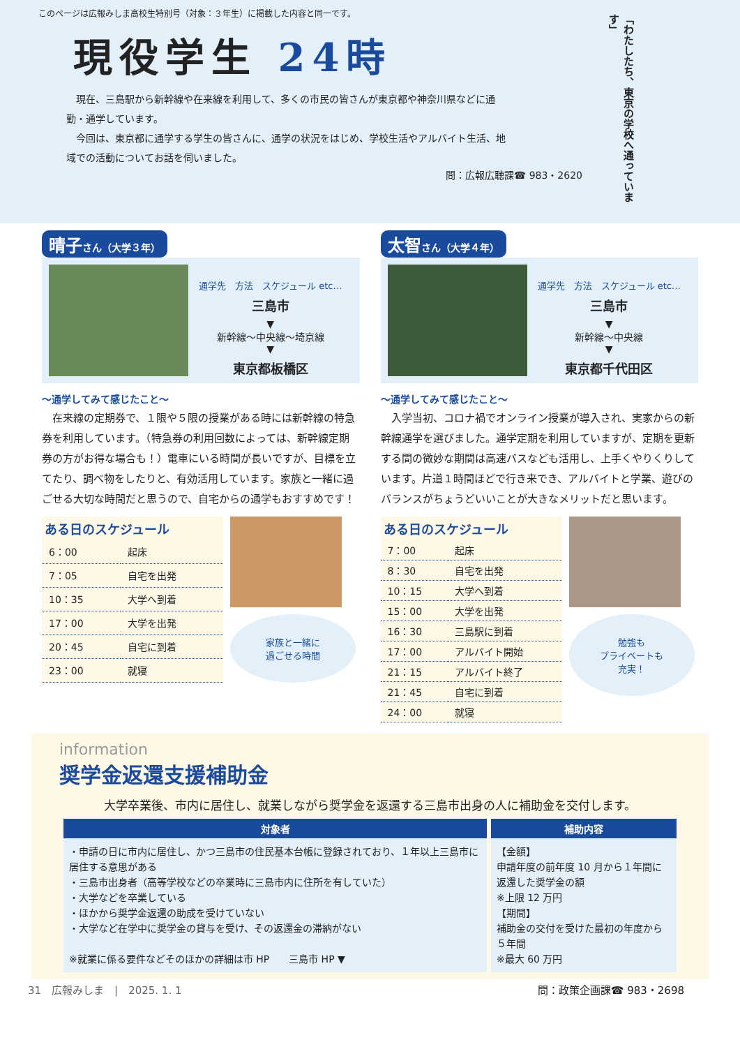このページは広報みしま高校生特別号（対象：３年生）に掲載した内容と同一です。
現役学生 24時
　現在、三島駅から新幹線や在来線を利用して、多くの市民の皆さんが東京都や神奈川県などに通勤・通学しています。
　今回は、東京都に通学する学生の皆さんに、通学の状況をはじめ、学校生活やアルバイト生活、地域での活動についてお話を伺いました。
問：広報広聴課☎ 983・2620
「わたしたち、東京の学校へ通っています」
晴子さん（大学３年）
通学先　方法　スケジュール etc…
三島市
▼
新幹線〜中央線〜埼京線
▼
東京都板橋区
〜通学してみて感じたこと〜
　在来線の定期券で、１限や５限の授業がある時には新幹線の特急券を利用しています。（特急券の利用回数によっては、新幹線定期券の方がお得な場合も！）電車にいる時間が長いですが、目標を立てたり、調べ物をしたりと、有効活用しています。家族と一緒に過ごせる大切な時間だと思うので、自宅からの通学もおすすめです！
ある日のスケジュール
| 6：00 | 起床 |
| 7：05 | 自宅を出発 |
| 10：35 | 大学へ到着 |
| 17：00 | 大学を出発 |
| 20：45 | 自宅に到着 |
| 23：00 | 就寝 |
家族と一緒に
過ごせる時間
太智さん（大学４年）
通学先　方法　スケジュール etc…
三島市
▼
新幹線〜中央線
▼
東京都千代田区
〜通学してみて感じたこと〜
　入学当初、コロナ禍でオンライン授業が導入され、実家からの新幹線通学を選びました。通学定期を利用していますが、定期を更新する間の微妙な期間は高速バスなども活用し、上手くやりくりしています。片道１時間ほどで行き来でき、アルバイトと学業、遊びのバランスがちょうどいいことが大きなメリットだと思います。
ある日のスケジュール
| 7：00 | 起床 |
| 8：30 | 自宅を出発 |
| 10：15 | 大学へ到着 |
| 15：00 | 大学を出発 |
| 16：30 | 三島駅に到着 |
| 17：00 | アルバイト開始 |
| 21：15 | アルバイト終了 |
| 21：45 | 自宅に到着 |
| 24：00 | 就寝 |
勉強も
プライベートも
充実！
information
奨学金返還支援補助金
大学卒業後、市内に居住し、就業しながら奨学金を返還する三島市出身の人に補助金を交付します。
| 対象者 | 補助内容 |
| --- | --- |
| ・申請の日に市内に居住し、かつ三島市の住民基本台帳に登録されており、１年以上三島市に居住する意思がある ・三島市出身者（高等学校などの卒業時に三島市内に住所を有していた） ・大学などを卒業している ・ほかから奨学金返還の助成を受けていない ・大学など在学中に奨学金の貸与を受け、その返還金の滞納がない ※就業に係る要件などそのほかの詳細は市 HP 三島市 HP ▼ | 【金額】 申請年度の前年度 10 月から１年間に返還した奨学金の額 ※上限 12 万円 【期間】 補助金の交付を受けた最初の年度から５年間 ※最大 60 万円 |
31　広報みしま　|　2025. 1. 1 問：政策企画課☎ 983・2698